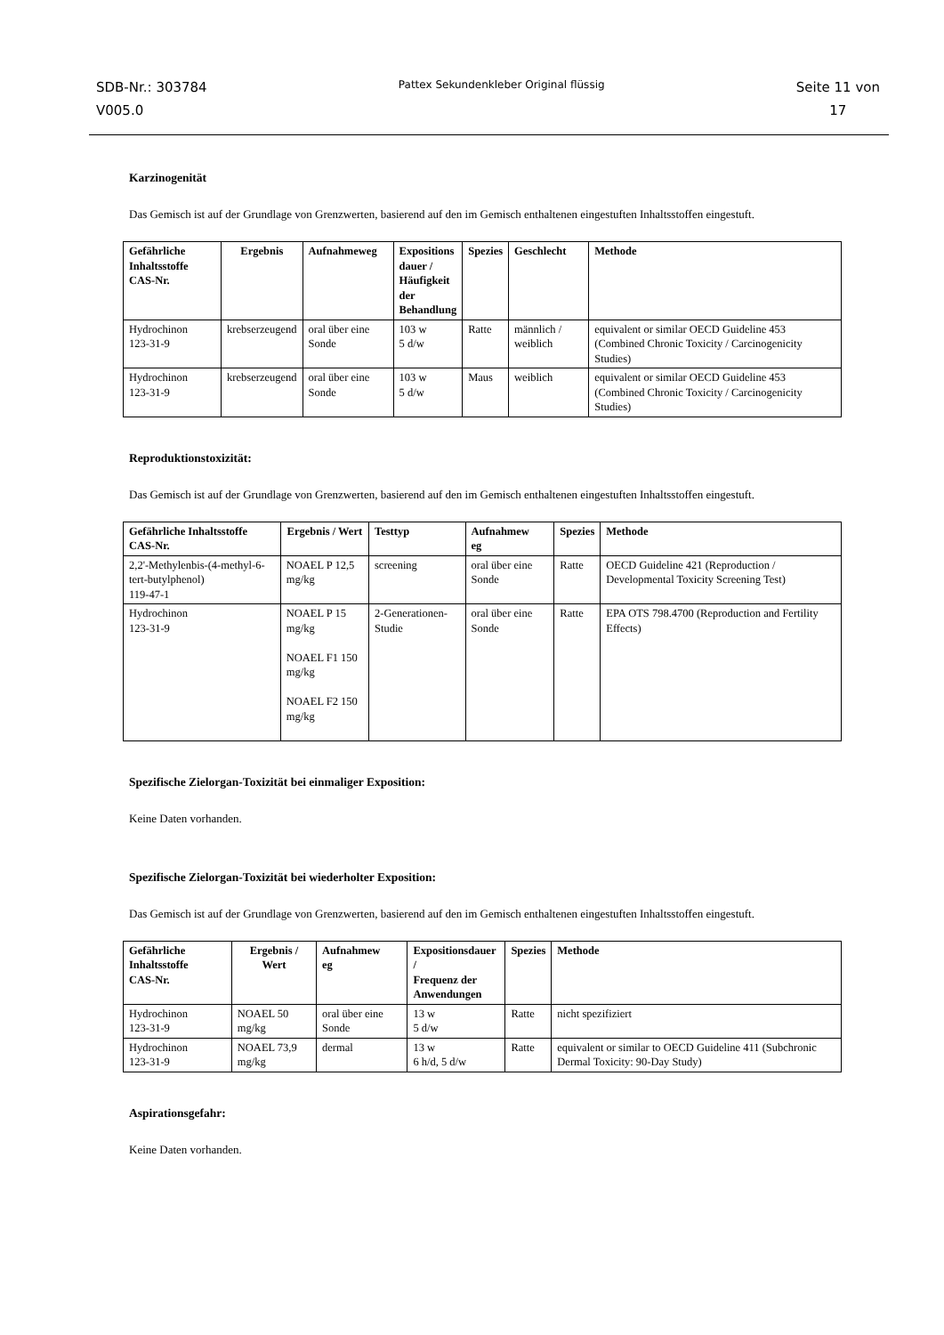SDB-Nr.: 303784
V005.0
Pattex Sekundenkleber Original flüssig
Seite 11 von
17
Karzinogenität
Das Gemisch ist auf der Grundlage von Grenzwerten, basierend auf den im Gemisch enthaltenen eingestuften Inhaltsstoffen eingestuft.
| Gefährliche Inhaltsstoffe CAS-Nr. | Ergebnis | Aufnahmeweg | Expositions dauer / Häufigkeit der Behandlung | Spezies | Geschlecht | Methode |
| --- | --- | --- | --- | --- | --- | --- |
| Hydrochinon 123-31-9 | krebserzeugend | oral über eine Sonde | 103 w 5 d/w | Ratte | männlich / weiblich | equivalent or similar OECD Guideline 453 (Combined Chronic Toxicity / Carcinogenicity Studies) |
| Hydrochinon 123-31-9 | krebserzeugend | oral über eine Sonde | 103 w 5 d/w | Maus | weiblich | equivalent or similar OECD Guideline 453 (Combined Chronic Toxicity / Carcinogenicity Studies) |
Reproduktionstoxizität:
Das Gemisch ist auf der Grundlage von Grenzwerten, basierend auf den im Gemisch enthaltenen eingestuften Inhaltsstoffen eingestuft.
| Gefährliche Inhaltsstoffe CAS-Nr. | Ergebnis / Wert | Testtyp | Aufnahmew eg | Spezies | Methode |
| --- | --- | --- | --- | --- | --- |
| 2,2'-Methylenbis-(4-methyl-6-tert-butylphenol) 119-47-1 | NOAEL P 12,5 mg/kg | screening | oral über eine Sonde | Ratte | OECD Guideline 421 (Reproduction / Developmental Toxicity Screening Test) |
| Hydrochinon 123-31-9 | NOAEL P 15 mg/kg NOAEL F1 150 mg/kg NOAEL F2 150 mg/kg | 2-Generationen-Studie | oral über eine Sonde | Ratte | EPA OTS 798.4700 (Reproduction and Fertility Effects) |
Spezifische Zielorgan-Toxizität bei einmaliger Exposition:
Keine Daten vorhanden.
Spezifische Zielorgan-Toxizität bei wiederholter Exposition:
Das Gemisch ist auf der Grundlage von Grenzwerten, basierend auf den im Gemisch enthaltenen eingestuften Inhaltsstoffen eingestuft.
| Gefährliche Inhaltsstoffe CAS-Nr. | Ergebnis / Wert | Aufnahmew eg | Expositionsdauer / Frequenz der Anwendungen | Spezies | Methode |
| --- | --- | --- | --- | --- | --- |
| Hydrochinon 123-31-9 | NOAEL 50 mg/kg | oral über eine Sonde | 13 w 5 d/w | Ratte | nicht spezifiziert |
| Hydrochinon 123-31-9 | NOAEL 73,9 mg/kg | dermal | 13 w 6 h/d, 5 d/w | Ratte | equivalent or similar to OECD Guideline 411 (Subchronic Dermal Toxicity: 90-Day Study) |
Aspirationsgefahr:
Keine Daten vorhanden.